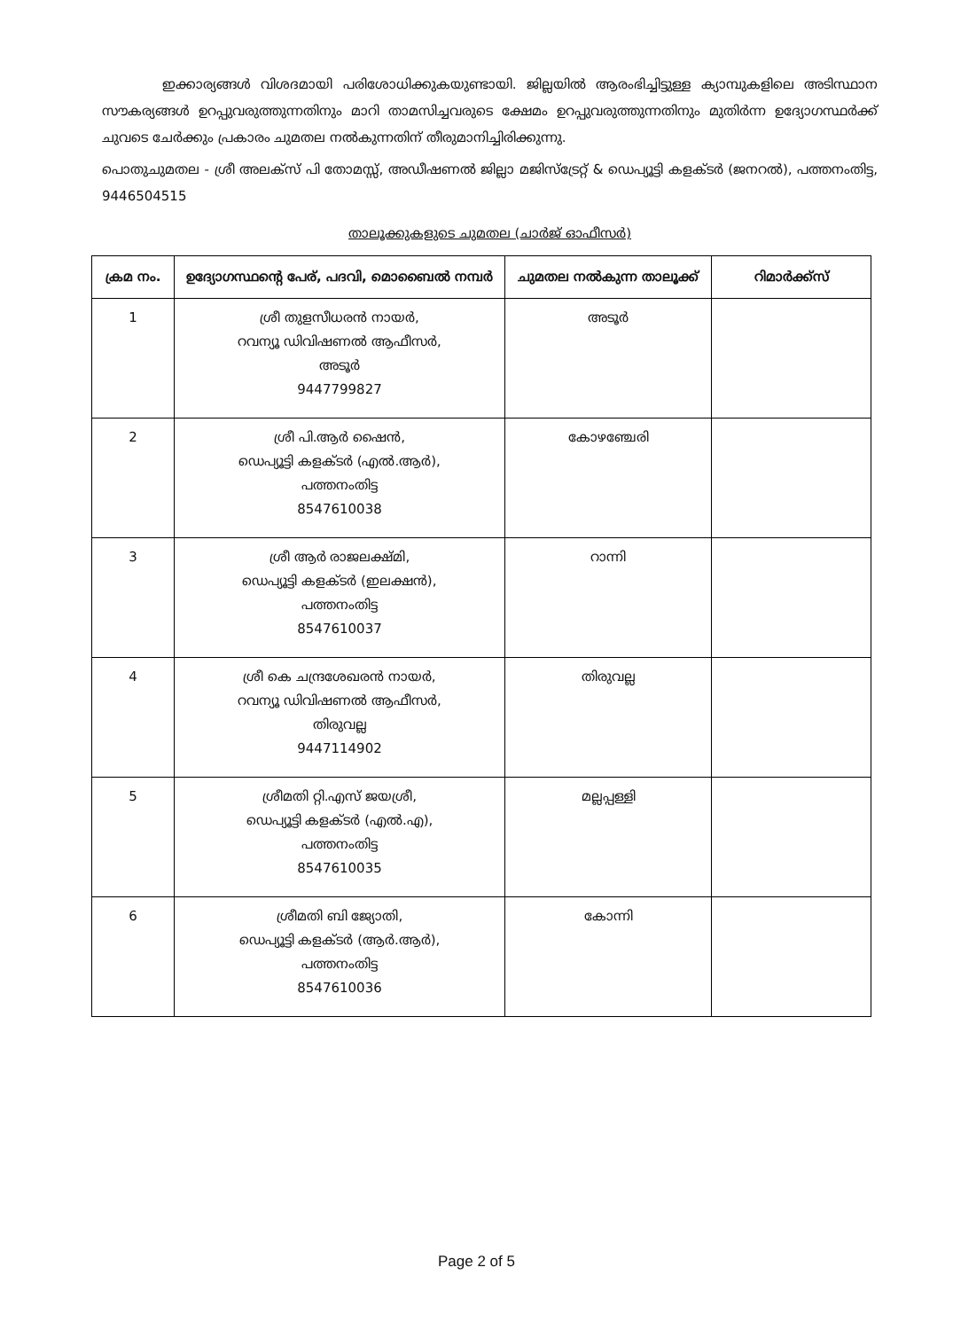ഇക്കാര്യങ്ങൾ വിശദമായി പരിശോധിക്കുകയുണ്ടായി. ജില്ലയിൽ ആരംഭിച്ചിട്ടുള്ള ക്യാമ്പുകളിലെ അടിസ്ഥാന സൗകര്യങ്ങൾ ഉറപ്പുവരുത്തുന്നതിനും മാറി താമസിച്ചവരുടെ ക്ഷേമം ഉറപ്പുവരുത്തുന്നതിനും മുതിർന്ന ഉദ്യോഗസ്ഥർക്ക് ചുവടെ ചേർക്കും പ്രകാരം ചുമതല നൽകുന്നതിന് തീരുമാനിച്ചിരിക്കുന്നു.
പൊതുചുമതല - ശ്രീ അലക്സ് പി തോമസ്സ്, അഡീഷണൽ ജില്ലാ മജിസ്ട്രേറ്റ് & ഡെപ്യൂട്ടി കളക്ടർ (ജനറൽ), പത്തനംതിട്ട, 9446504515
താലൂക്കുകളുടെ ചുമതല (ചാർജ് ഓഫീസർ)
| ക്രമ നം. | ഉദ്യോഗസ്ഥന്റെ പേര്, പദവി, മൊബൈൽ നമ്പർ | ചുമതല നൽകുന്ന താലൂക്ക് | റിമാർക്ക്സ് |
| --- | --- | --- | --- |
| 1 | ശ്രീ തുളസീധരൻ നായർ, റവന്യൂ ഡിവിഷണൽ ആഫീസർ, അടൂർ 9447799827 | അടൂർ | |
| 2 | ശ്രീ പി.ആർ ഷൈൻ, ഡെപ്യൂട്ടി കളക്ടർ (എൽ.ആർ), പത്തനംതിട്ട 8547610038 | കോഴഞ്ചേരി | |
| 3 | ശ്രീ ആർ രാജലക്ഷ്മി, ഡെപ്യൂട്ടി കളക്ടർ (ഇലക്ഷൻ), പത്തനംതിട്ട 8547610037 | റാന്നി | |
| 4 | ശ്രീ കെ ചന്ദ്രശേഖരൻ നായർ, റവന്യൂ ഡിവിഷണൽ ആഫീസർ, തിരുവല്ല 9447114902 | തിരുവല്ല | |
| 5 | ശ്രീമതി റ്റി.എസ് ജയശ്രീ, ഡെപ്യൂട്ടി കളക്ടർ (എൽ.എ), പത്തനംതിട്ട 8547610035 | മല്ലപ്പള്ളി | |
| 6 | ശ്രീമതി ബി ജ്യോതി, ഡെപ്യൂട്ടി കളക്ടർ (ആർ.ആർ), പത്തനംതിട്ട 8547610036 | കോന്നി | |
Page 2 of 5